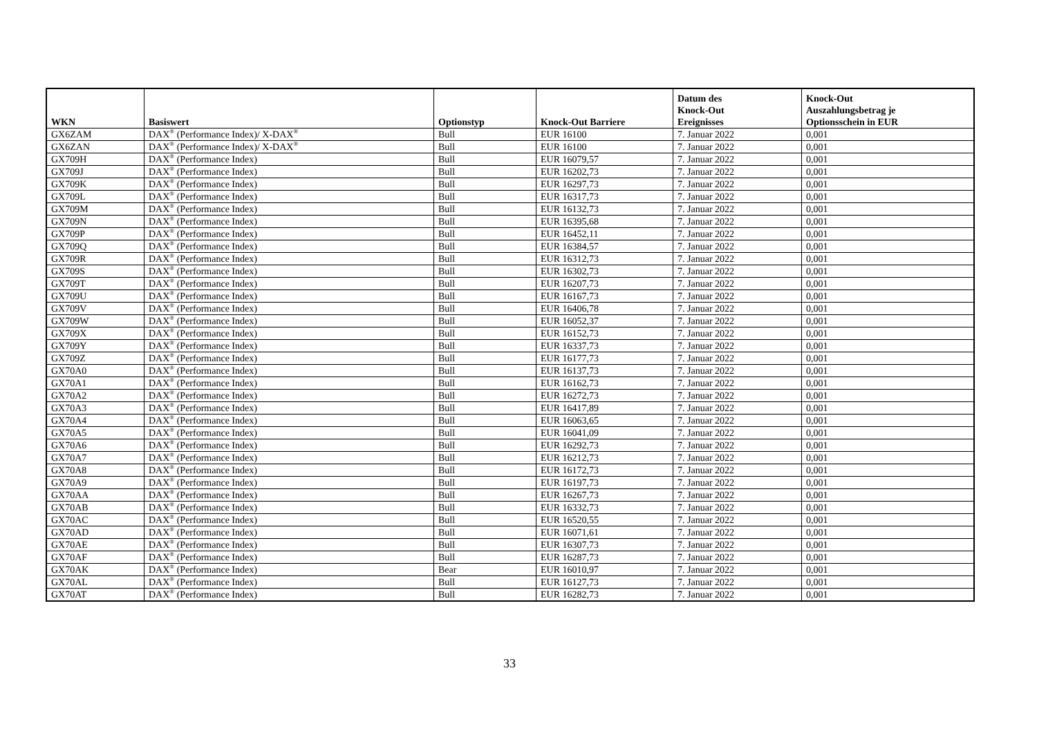| WKN | Basiswert | Optionstyp | Knock-Out Barriere | Datum des Knock-Out Ereignisses | Knock-Out Auszahlungsbetrag je Optionsschein in EUR |
| --- | --- | --- | --- | --- | --- |
| GX6ZAM | DAX<sup>®</sup> (Performance Index)/ X-DAX<sup>®</sup> | Bull | EUR 16100 | 7. Januar 2022 | 0,001 |
| GX6ZAN | DAX<sup>®</sup> (Performance Index)/ X-DAX<sup>®</sup> | Bull | EUR 16100 | 7. Januar 2022 | 0,001 |
| GX709H | DAX<sup>®</sup> (Performance Index) | Bull | EUR 16079,57 | 7. Januar 2022 | 0,001 |
| GX709J | DAX<sup>®</sup> (Performance Index) | Bull | EUR 16202,73 | 7. Januar 2022 | 0,001 |
| GX709K | DAX<sup>®</sup> (Performance Index) | Bull | EUR 16297,73 | 7. Januar 2022 | 0,001 |
| GX709L | DAX<sup>®</sup> (Performance Index) | Bull | EUR 16317,73 | 7. Januar 2022 | 0,001 |
| GX709M | DAX<sup>®</sup> (Performance Index) | Bull | EUR 16132,73 | 7. Januar 2022 | 0,001 |
| GX709N | DAX<sup>®</sup> (Performance Index) | Bull | EUR 16395,68 | 7. Januar 2022 | 0,001 |
| GX709P | DAX<sup>®</sup> (Performance Index) | Bull | EUR 16452,11 | 7. Januar 2022 | 0,001 |
| GX709Q | DAX<sup>®</sup> (Performance Index) | Bull | EUR 16384,57 | 7. Januar 2022 | 0,001 |
| GX709R | DAX<sup>®</sup> (Performance Index) | Bull | EUR 16312,73 | 7. Januar 2022 | 0,001 |
| GX709S | DAX<sup>®</sup> (Performance Index) | Bull | EUR 16302,73 | 7. Januar 2022 | 0,001 |
| GX709T | DAX<sup>®</sup> (Performance Index) | Bull | EUR 16207,73 | 7. Januar 2022 | 0,001 |
| GX709U | DAX<sup>®</sup> (Performance Index) | Bull | EUR 16167,73 | 7. Januar 2022 | 0,001 |
| GX709V | DAX<sup>®</sup> (Performance Index) | Bull | EUR 16406,78 | 7. Januar 2022 | 0,001 |
| GX709W | DAX<sup>®</sup> (Performance Index) | Bull | EUR 16052,37 | 7. Januar 2022 | 0,001 |
| GX709X | DAX<sup>®</sup> (Performance Index) | Bull | EUR 16152,73 | 7. Januar 2022 | 0,001 |
| GX709Y | DAX<sup>®</sup> (Performance Index) | Bull | EUR 16337,73 | 7. Januar 2022 | 0,001 |
| GX709Z | DAX<sup>®</sup> (Performance Index) | Bull | EUR 16177,73 | 7. Januar 2022 | 0,001 |
| GX70A0 | DAX<sup>®</sup> (Performance Index) | Bull | EUR 16137,73 | 7. Januar 2022 | 0,001 |
| GX70A1 | DAX<sup>®</sup> (Performance Index) | Bull | EUR 16162,73 | 7. Januar 2022 | 0,001 |
| GX70A2 | DAX<sup>®</sup> (Performance Index) | Bull | EUR 16272,73 | 7. Januar 2022 | 0,001 |
| GX70A3 | DAX<sup>®</sup> (Performance Index) | Bull | EUR 16417,89 | 7. Januar 2022 | 0,001 |
| GX70A4 | DAX<sup>®</sup> (Performance Index) | Bull | EUR 16063,65 | 7. Januar 2022 | 0,001 |
| GX70A5 | DAX<sup>®</sup> (Performance Index) | Bull | EUR 16041,09 | 7. Januar 2022 | 0,001 |
| GX70A6 | DAX<sup>®</sup> (Performance Index) | Bull | EUR 16292,73 | 7. Januar 2022 | 0,001 |
| GX70A7 | DAX<sup>®</sup> (Performance Index) | Bull | EUR 16212,73 | 7. Januar 2022 | 0,001 |
| GX70A8 | DAX<sup>®</sup> (Performance Index) | Bull | EUR 16172,73 | 7. Januar 2022 | 0,001 |
| GX70A9 | DAX<sup>®</sup> (Performance Index) | Bull | EUR 16197,73 | 7. Januar 2022 | 0,001 |
| GX70AA | DAX<sup>®</sup> (Performance Index) | Bull | EUR 16267,73 | 7. Januar 2022 | 0,001 |
| GX70AB | DAX<sup>®</sup> (Performance Index) | Bull | EUR 16332,73 | 7. Januar 2022 | 0,001 |
| GX70AC | DAX<sup>®</sup> (Performance Index) | Bull | EUR 16520,55 | 7. Januar 2022 | 0,001 |
| GX70AD | DAX<sup>®</sup> (Performance Index) | Bull | EUR 16071,61 | 7. Januar 2022 | 0,001 |
| GX70AE | DAX<sup>®</sup> (Performance Index) | Bull | EUR 16307,73 | 7. Januar 2022 | 0,001 |
| GX70AF | DAX<sup>®</sup> (Performance Index) | Bull | EUR 16287,73 | 7. Januar 2022 | 0,001 |
| GX70AK | DAX<sup>®</sup> (Performance Index) | Bear | EUR 16010,97 | 7. Januar 2022 | 0,001 |
| GX70AL | DAX<sup>®</sup> (Performance Index) | Bull | EUR 16127,73 | 7. Januar 2022 | 0,001 |
| GX70AT | DAX<sup>®</sup> (Performance Index) | Bull | EUR 16282,73 | 7. Januar 2022 | 0,001 |
33